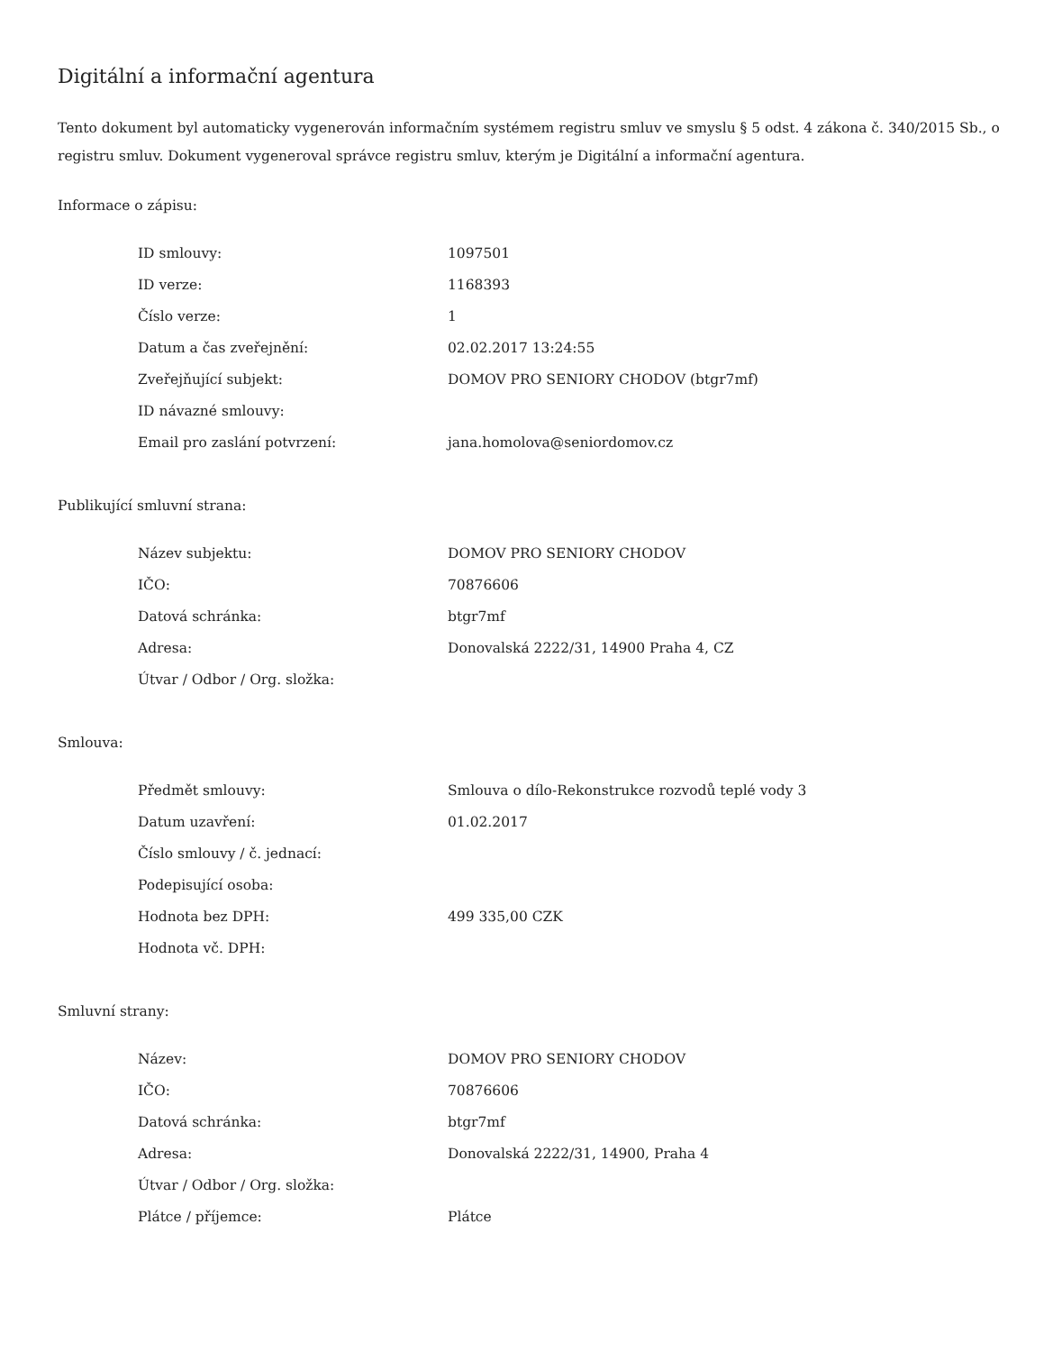Digitální a informační agentura
Tento dokument byl automaticky vygenerován informačním systémem registru smluv ve smyslu § 5 odst. 4 zákona č. 340/2015 Sb., o registru smluv. Dokument vygeneroval správce registru smluv, kterým je Digitální a informační agentura.
Informace o zápisu:
| ID smlouvy: | 1097501 |
| ID verze: | 1168393 |
| Číslo verze: | 1 |
| Datum a čas zveřejnění: | 02.02.2017 13:24:55 |
| Zveřejňující subjekt: | DOMOV PRO SENIORY CHODOV (btgr7mf) |
| ID návazné smlouvy: | |
| Email pro zaslání potvrzení: | jana.homolova@seniordomov.cz |
Publikující smluvní strana:
| Název subjektu: | DOMOV PRO SENIORY CHODOV |
| IČO: | 70876606 |
| Datová schránka: | btgr7mf |
| Adresa: | Donovalská 2222/31, 14900 Praha 4, CZ |
| Útvar / Odbor / Org. složka: | |
Smlouva:
| Předmět smlouvy: | Smlouva o dílo-Rekonstrukce rozvodů teplé vody 3 |
| Datum uzavření: | 01.02.2017 |
| Číslo smlouvy / č. jednací: | |
| Podepisující osoba: | |
| Hodnota bez DPH: | 499 335,00 CZK |
| Hodnota vč. DPH: | |
Smluvní strany:
| Název: | DOMOV PRO SENIORY CHODOV |
| IČO: | 70876606 |
| Datová schránka: | btgr7mf |
| Adresa: | Donovalská 2222/31, 14900, Praha 4 |
| Útvar / Odbor / Org. složka: | |
| Plátce / příjemce: | Plátce |